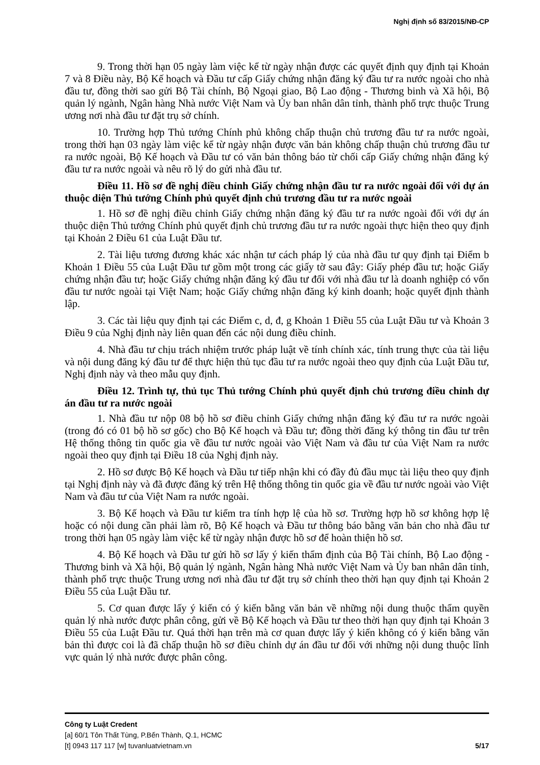Nghị định số 83/2015/NĐ-CP
9. Trong thời hạn 05 ngày làm việc kể từ ngày nhận được các quyết định quy định tại Khoản 7 và 8 Điều này, Bộ Kế hoạch và Đầu tư cấp Giấy chứng nhận đăng ký đầu tư ra nước ngoài cho nhà đầu tư, đồng thời sao gửi Bộ Tài chính, Bộ Ngoại giao, Bộ Lao động - Thương binh và Xã hội, Bộ quản lý ngành, Ngân hàng Nhà nước Việt Nam và Ủy ban nhân dân tỉnh, thành phố trực thuộc Trung ương nơi nhà đầu tư đặt trụ sở chính.
10. Trường hợp Thủ tướng Chính phủ không chấp thuận chủ trương đầu tư ra nước ngoài, trong thời hạn 03 ngày làm việc kể từ ngày nhận được văn bản không chấp thuận chủ trương đầu tư ra nước ngoài, Bộ Kế hoạch và Đầu tư có văn bản thông báo từ chối cấp Giấy chứng nhận đăng ký đầu tư ra nước ngoài và nêu rõ lý do gửi nhà đầu tư.
Điều 11. Hồ sơ đề nghị điều chỉnh Giấy chứng nhận đầu tư ra nước ngoài đối với dự án thuộc diện Thủ tướng Chính phủ quyết định chủ trương đầu tư ra nước ngoài
1. Hồ sơ đề nghị điều chỉnh Giấy chứng nhận đăng ký đầu tư ra nước ngoài đối với dự án thuộc diện Thủ tướng Chính phủ quyết định chủ trương đầu tư ra nước ngoài thực hiện theo quy định tại Khoản 2 Điều 61 của Luật Đầu tư.
2. Tài liệu tương đương khác xác nhận tư cách pháp lý của nhà đầu tư quy định tại Điểm b Khoản 1 Điều 55 của Luật Đầu tư gồm một trong các giấy tờ sau đây: Giấy phép đầu tư; hoặc Giấy chứng nhận đầu tư; hoặc Giấy chứng nhận đăng ký đầu tư đối với nhà đầu tư là doanh nghiệp có vốn đầu tư nước ngoài tại Việt Nam; hoặc Giấy chứng nhận đăng ký kinh doanh; hoặc quyết định thành lập.
3. Các tài liệu quy định tại các Điểm c, d, đ, g Khoản 1 Điều 55 của Luật Đầu tư và Khoản 3 Điều 9 của Nghị định này liên quan đến các nội dung điều chỉnh.
4. Nhà đầu tư chịu trách nhiệm trước pháp luật về tính chính xác, tính trung thực của tài liệu và nội dung đăng ký đầu tư để thực hiện thủ tục đầu tư ra nước ngoài theo quy định của Luật Đầu tư, Nghị định này và theo mẫu quy định.
Điều 12. Trình tự, thủ tục Thủ tướng Chính phủ quyết định chủ trương điều chỉnh dự án đầu tư ra nước ngoài
1. Nhà đầu tư nộp 08 bộ hồ sơ điều chỉnh Giấy chứng nhận đăng ký đầu tư ra nước ngoài (trong đó có 01 bộ hồ sơ gốc) cho Bộ Kế hoạch và Đầu tư; đồng thời đăng ký thông tin đầu tư trên Hệ thống thông tin quốc gia về đầu tư nước ngoài vào Việt Nam và đầu tư của Việt Nam ra nước ngoài theo quy định tại Điều 18 của Nghị định này.
2. Hồ sơ được Bộ Kế hoạch và Đầu tư tiếp nhận khi có đầy đủ đầu mục tài liệu theo quy định tại Nghị định này và đã được đăng ký trên Hệ thống thông tin quốc gia về đầu tư nước ngoài vào Việt Nam và đầu tư của Việt Nam ra nước ngoài.
3. Bộ Kế hoạch và Đầu tư kiểm tra tính hợp lệ của hồ sơ. Trường hợp hồ sơ không hợp lệ hoặc có nội dung cần phải làm rõ, Bộ Kế hoạch và Đầu tư thông báo bằng văn bản cho nhà đầu tư trong thời hạn 05 ngày làm việc kể từ ngày nhận được hồ sơ để hoàn thiện hồ sơ.
4. Bộ Kế hoạch và Đầu tư gửi hồ sơ lấy ý kiến thẩm định của Bộ Tài chính, Bộ Lao động - Thương binh và Xã hội, Bộ quản lý ngành, Ngân hàng Nhà nước Việt Nam và Ủy ban nhân dân tỉnh, thành phố trực thuộc Trung ương nơi nhà đầu tư đặt trụ sở chính theo thời hạn quy định tại Khoản 2 Điều 55 của Luật Đầu tư.
5. Cơ quan được lấy ý kiến có ý kiến bằng văn bản về những nội dung thuộc thẩm quyền quản lý nhà nước được phân công, gửi về Bộ Kế hoạch và Đầu tư theo thời hạn quy định tại Khoản 3 Điều 55 của Luật Đầu tư. Quá thời hạn trên mà cơ quan được lấy ý kiến không có ý kiến bằng văn bản thì được coi là đã chấp thuận hồ sơ điều chỉnh dự án đầu tư đối với những nội dung thuộc lĩnh vực quản lý nhà nước được phân công.
Công ty Luật Credent
[a] 60/1 Tôn Thất Tùng, P.Bến Thành, Q.1, HCMC
[t] 0943 117 117 [w] tuvanluatvietnam.vn 5/17